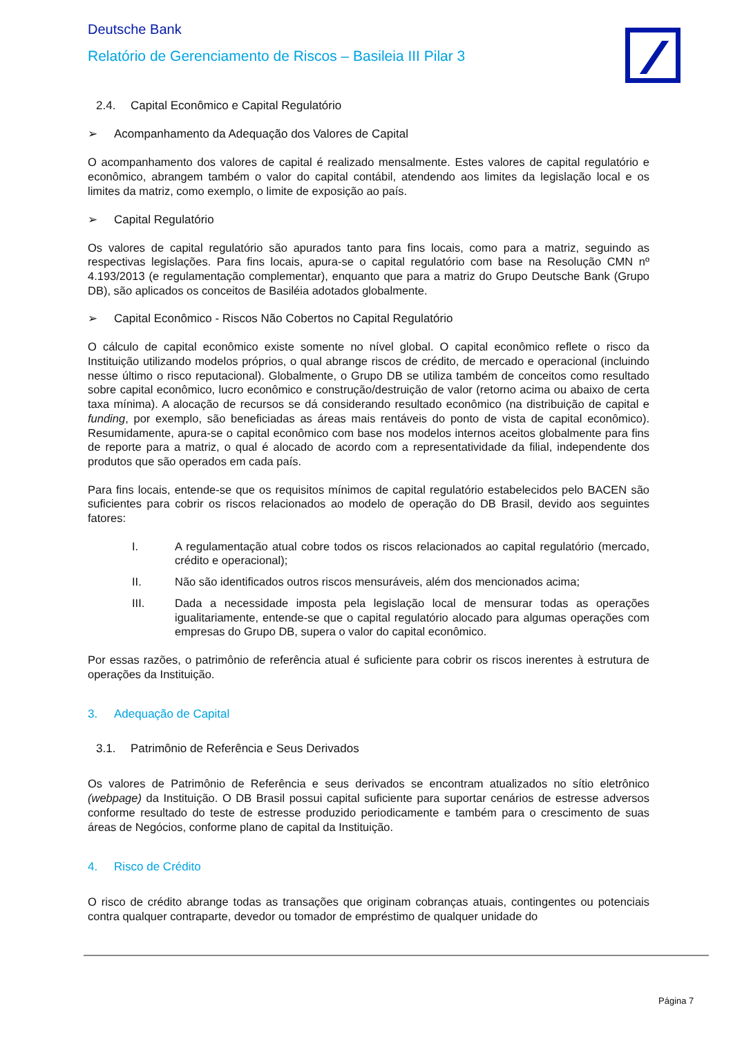Deutsche Bank
Relatório de Gerenciamento de Riscos – Basileia III Pilar 3
2.4. Capital Econômico e Capital Regulatório
➢ Acompanhamento da Adequação dos Valores de Capital
O acompanhamento dos valores de capital é realizado mensalmente. Estes valores de capital regulatório e econômico, abrangem também o valor do capital contábil, atendendo aos limites da legislação local e os limites da matriz, como exemplo, o limite de exposição ao país.
➢ Capital Regulatório
Os valores de capital regulatório são apurados tanto para fins locais, como para a matriz, seguindo as respectivas legislações. Para fins locais, apura-se o capital regulatório com base na Resolução CMN nº 4.193/2013 (e regulamentação complementar), enquanto que para a matriz do Grupo Deutsche Bank (Grupo DB), são aplicados os conceitos de Basiléia adotados globalmente.
➢ Capital Econômico - Riscos Não Cobertos no Capital Regulatório
O cálculo de capital econômico existe somente no nível global. O capital econômico reflete o risco da Instituição utilizando modelos próprios, o qual abrange riscos de crédito, de mercado e operacional (incluindo nesse último o risco reputacional). Globalmente, o Grupo DB se utiliza também de conceitos como resultado sobre capital econômico, lucro econômico e construção/destruição de valor (retorno acima ou abaixo de certa taxa mínima). A alocação de recursos se dá considerando resultado econômico (na distribuição de capital e funding, por exemplo, são beneficiadas as áreas mais rentáveis do ponto de vista de capital econômico). Resumidamente, apura-se o capital econômico com base nos modelos internos aceitos globalmente para fins de reporte para a matriz, o qual é alocado de acordo com a representatividade da filial, independente dos produtos que são operados em cada país.
Para fins locais, entende-se que os requisitos mínimos de capital regulatório estabelecidos pelo BACEN são suficientes para cobrir os riscos relacionados ao modelo de operação do DB Brasil, devido aos seguintes fatores:
I. A regulamentação atual cobre todos os riscos relacionados ao capital regulatório (mercado, crédito e operacional);
II. Não são identificados outros riscos mensuráveis, além dos mencionados acima;
III. Dada a necessidade imposta pela legislação local de mensurar todas as operações igualitariamente, entende-se que o capital regulatório alocado para algumas operações com empresas do Grupo DB, supera o valor do capital econômico.
Por essas razões, o patrimônio de referência atual é suficiente para cobrir os riscos inerentes à estrutura de operações da Instituição.
3. Adequação de Capital
3.1. Patrimônio de Referência e Seus Derivados
Os valores de Patrimônio de Referência e seus derivados se encontram atualizados no sítio eletrônico (webpage) da Instituição. O DB Brasil possui capital suficiente para suportar cenários de estresse adversos conforme resultado do teste de estresse produzido periodicamente e também para o crescimento de suas áreas de Negócios, conforme plano de capital da Instituição.
4. Risco de Crédito
O risco de crédito abrange todas as transações que originam cobranças atuais, contingentes ou potenciais contra qualquer contraparte, devedor ou tomador de empréstimo de qualquer unidade do
Página 7